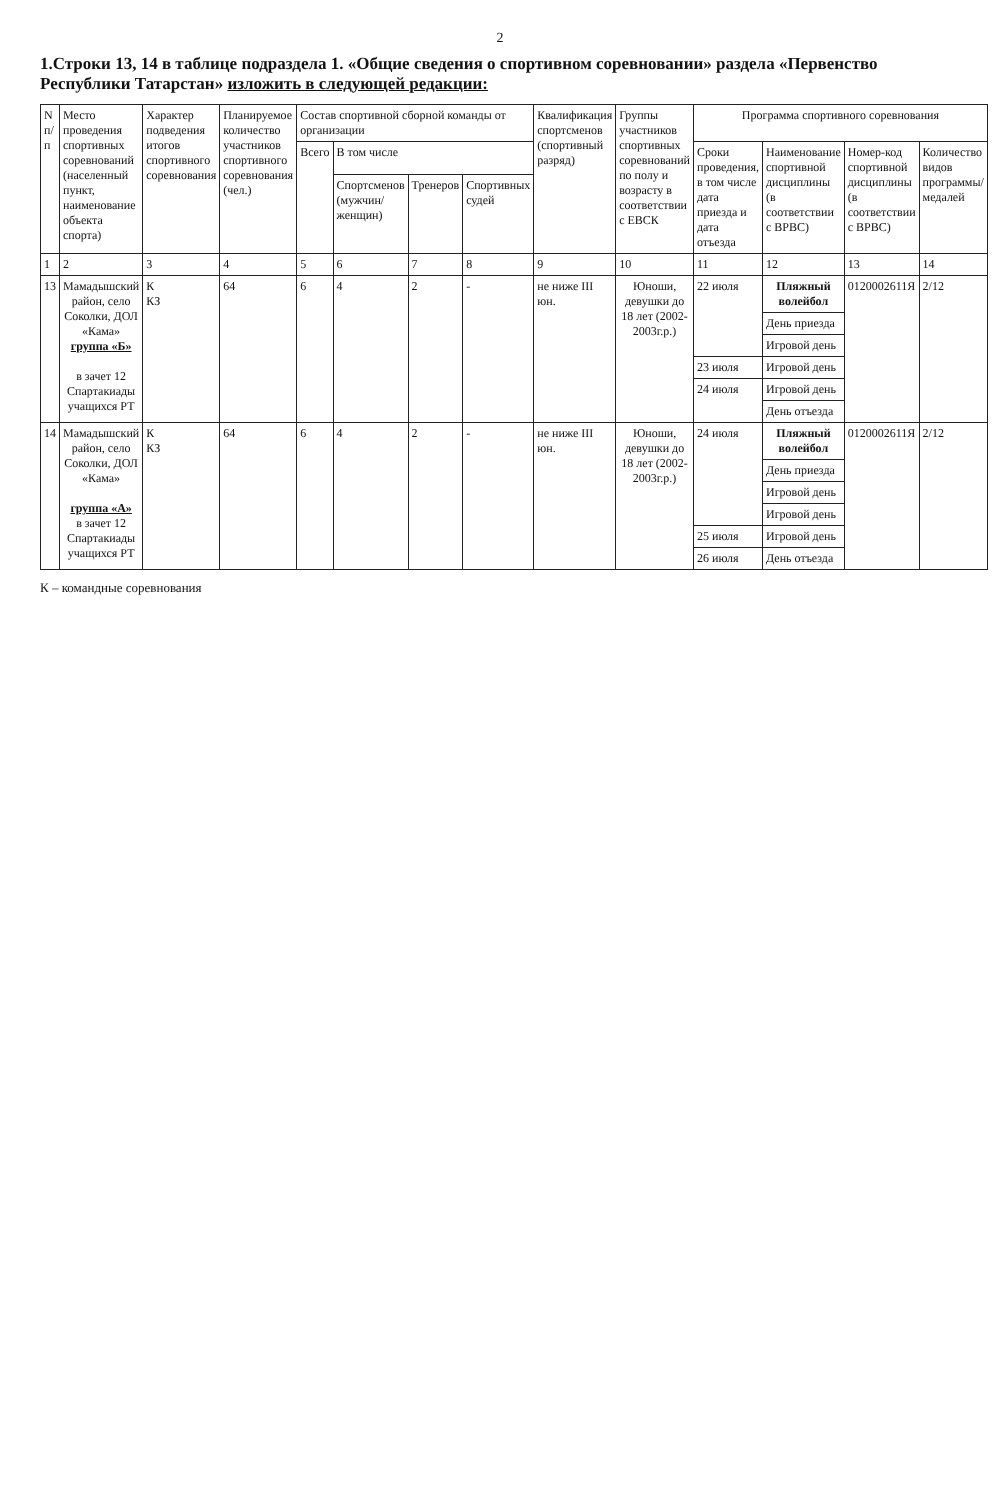2
1.Строки 13, 14 в таблице подраздела 1. «Общие сведения о спортивном соревновании» раздела «Первенство Республики Татарстан» изложить в следующей редакции:
| N п/п | Место проведения спортивных соревнований (населенный пункт, наименование объекта спорта) | Характер подведения итогов спортивного соревнования | Планируемое количество участников спортивного соревнования (чел.) | Состав спортивной сборной команды от организации | | | | Квалификация спортсменов (спортивный разряд) | Группы участников спортивных соревнований по полу и возрасту в соответствии с ЕВСК | Программа спортивного соревнования | | | |
| --- | --- | --- | --- | --- | --- | --- | --- | --- | --- | --- | --- | --- | --- |
| | | | | Всего | В том числе | | | | | Сроки проведения, в том числе дата приезда и дата отъезда | Наименование спортивной дисциплины (в соответствии с ВРВС) | Номер-код спортивной дисциплины (в соответствии с ВРВС) | Количество видов программы/ медалей |
| | | | | | Спортсменов (мужчин/ женщин) | Тренеров | Спортивных судей | | | | | | |
| 1 | 2 | 3 | 4 | 5 | 6 | 7 | 8 | 9 | 10 | 11 | 12 | 13 | 14 |
| 13 | Мамадышский район, село Соколки, ДОЛ «Кама» группа «Б» в зачет 12 Спартакиады учащихся РТ | К КЗ | 64 | 6 | 4 | 2 | - | не ниже III юн. | Юноши, девушки до 18 лет (2002-2003г.р.) | 22 июля | Пляжный волейбол | 0120002611Я | 2/12 |
| | | | | | | | | | | | День приезда | | |
| | | | | | | | | | | | Игровой день | | |
| | | | | | | | | | | 23 июля | Игровой день | | |
| | | | | | | | | | | 24 июля | Игровой день | | |
| | | | | | | | | | | | День отъезда | | |
| 14 | Мамадышский район, село Соколки, ДОЛ «Кама» группа «А» в зачет 12 Спартакиады учащихся РТ | К КЗ | 64 | 6 | 4 | 2 | - | не ниже III юн. | Юноши, девушки до 18 лет (2002-2003г.р.) | 24 июля | Пляжный волейбол | 0120002611Я | 2/12 |
| | | | | | | | | | | | День приезда | | |
| | | | | | | | | | | | Игровой день | | |
| | | | | | | | | | | | Игровой день | | |
| | | | | | | | | | | 25 июля | Игровой день | | |
| | | | | | | | | | | 26 июля | День отъезда | | |
К – командные соревнования